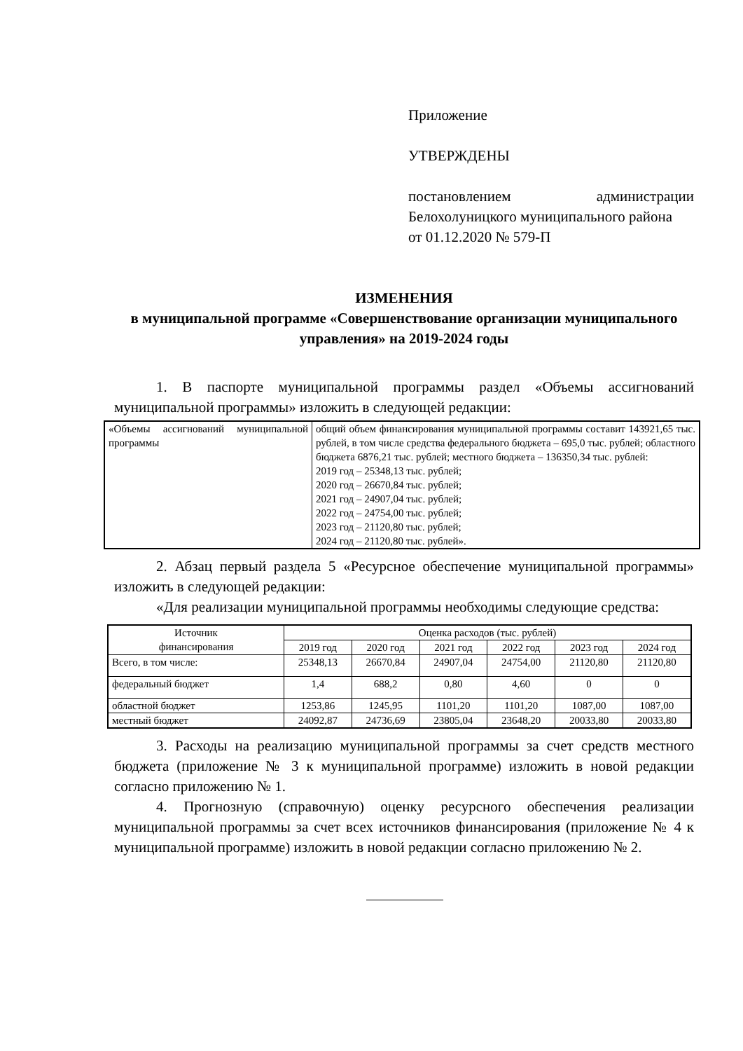Приложение
УТВЕРЖДЕНЫ
постановлением администрации Белохолуницкого муниципального района
от 01.12.2020 № 579-П
ИЗМЕНЕНИЯ
в муниципальной программе «Совершенствование организации муниципального управления» на 2019-2024 годы
1. В паспорте муниципальной программы раздел «Объемы ассигнований муниципальной программы» изложить в следующей редакции:
| «Объемы ассигнований муниципальной программы | общий объем финансирования муниципальной программы составит 143921,65 тыс. рублей, в том числе средства федерального бюджета – 695,0 тыс. рублей; областного бюджета 6876,21 тыс. рублей; местного бюджета – 136350,34 тыс. рублей: 2019 год – 25348,13 тыс. рублей; 2020 год – 26670,84 тыс. рублей; 2021 год – 24907,04 тыс. рублей; 2022 год – 24754,00 тыс. рублей; 2023 год – 21120,80 тыс. рублей; 2024 год – 21120,80 тыс. рублей». |
2. Абзац первый раздела 5 «Ресурсное обеспечение муниципальной программы» изложить в следующей редакции:
«Для реализации муниципальной программы необходимы следующие средства:
| Источник финансирования | Оценка расходов (тыс. рублей) | | | | | |
| --- | --- | --- | --- | --- | --- | --- |
| | 2019 год | 2020 год | 2021 год | 2022 год | 2023 год | 2024 год |
| Всего, в том числе: | 25348,13 | 26670,84 | 24907,04 | 24754,00 | 21120,80 | 21120,80 |
| федеральный бюджет | 1,4 | 688,2 | 0,80 | 4,60 | 0 | 0 |
| областной бюджет | 1253,86 | 1245,95 | 1101,20 | 1101,20 | 1087,00 | 1087,00 |
| местный бюджет | 24092,87 | 24736,69 | 23805,04 | 23648,20 | 20033,80 | 20033,80 |
3. Расходы на реализацию муниципальной программы за счет средств местного бюджета (приложение № 3 к муниципальной программе) изложить в новой редакции согласно приложению № 1.
4. Прогнозную (справочную) оценку ресурсного обеспечения реализации муниципальной программы за счет всех источников финансирования (приложение № 4 к муниципальной программе) изложить в новой редакции согласно приложению № 2.